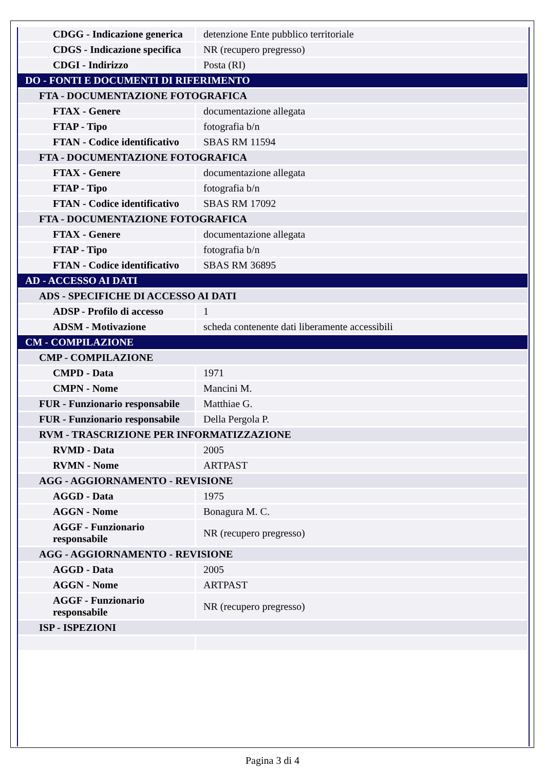| CDGG - Indicazione generica | detenzione Ente pubblico territoriale |
| CDGS - Indicazione specifica | NR (recupero pregresso) |
| CDGI - Indirizzo | Posta (RI) |
| DO - FONTI E DOCUMENTI DI RIFERIMENTO | |
| FTA - DOCUMENTAZIONE FOTOGRAFICA | |
| FTAX - Genere | documentazione allegata |
| FTAP - Tipo | fotografia b/n |
| FTAN - Codice identificativo | SBAS RM 11594 |
| FTA - DOCUMENTAZIONE FOTOGRAFICA | |
| FTAX - Genere | documentazione allegata |
| FTAP - Tipo | fotografia b/n |
| FTAN - Codice identificativo | SBAS RM 17092 |
| FTA - DOCUMENTAZIONE FOTOGRAFICA | |
| FTAX - Genere | documentazione allegata |
| FTAP - Tipo | fotografia b/n |
| FTAN - Codice identificativo | SBAS RM 36895 |
| AD - ACCESSO AI DATI | |
| ADS - SPECIFICHE DI ACCESSO AI DATI | |
| ADSP - Profilo di accesso | 1 |
| ADSM - Motivazione | scheda contenente dati liberamente accessibili |
| CM - COMPILAZIONE | |
| CMP - COMPILAZIONE | |
| CMPD - Data | 1971 |
| CMPN - Nome | Mancini M. |
| FUR - Funzionario responsabile | Matthiae G. |
| FUR - Funzionario responsabile | Della Pergola P. |
| RVM - TRASCRIZIONE PER INFORMATIZZAZIONE | |
| RVMD - Data | 2005 |
| RVMN - Nome | ARTPAST |
| AGG - AGGIORNAMENTO - REVISIONE | |
| AGGD - Data | 1975 |
| AGGN - Nome | Bonagura M. C. |
| AGGF - Funzionario responsabile | NR (recupero pregresso) |
| AGG - AGGIORNAMENTO - REVISIONE | |
| AGGD - Data | 2005 |
| AGGN - Nome | ARTPAST |
| AGGF - Funzionario responsabile | NR (recupero pregresso) |
| ISP - ISPEZIONI | |
Pagina 3 di 4